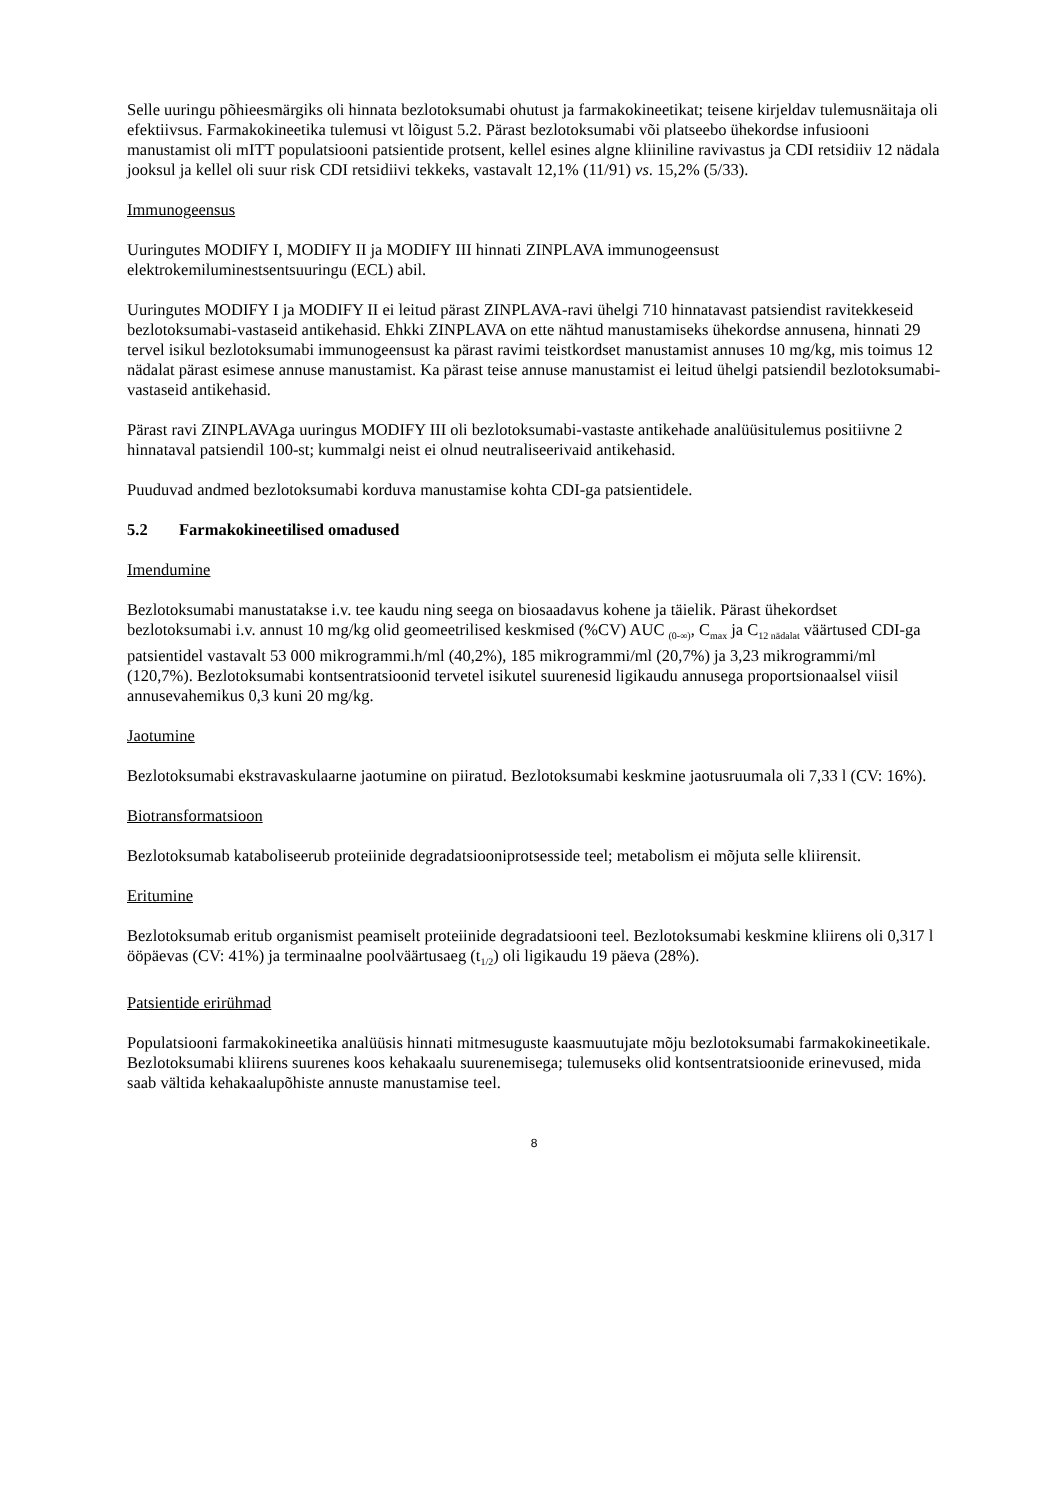Selle uuringu põhieesmärgiks oli hinnata bezlotoksumabi ohutust ja farmakokineetikat; teisene kirjeldav tulemusnäitaja oli efektiivsus. Farmakokineetika tulemusi vt lõigust 5.2. Pärast bezlotoksumabi või platseebo ühekordse infusiooni manustamist oli mITT populatsiooni patsientide protsent, kellel esines algne kliiniline ravivastus ja CDI retsidiiv 12 nädala jooksul ja kellel oli suur risk CDI retsidiivi tekkeks, vastavalt 12,1% (11/91) vs. 15,2% (5/33).
Immunogeensus
Uuringutes MODIFY I, MODIFY II ja MODIFY III hinnati ZINPLAVA immunogeensust elektrokemiluminestsentsuuringu (ECL) abil.
Uuringutes MODIFY I ja MODIFY II ei leitud pärast ZINPLAVA-ravi ühelgi 710 hinnatavast patsiendist ravitekkeseid bezlotoksumabi-vastaseid antikehasid. Ehkki ZINPLAVA on ette nähtud manustamiseks ühekordse annusena, hinnati 29 tervel isikul bezlotoksumabi immunogeensust ka pärast ravimi teistkordset manustamist annuses 10 mg/kg, mis toimus 12 nädalat pärast esimese annuse manustamist. Ka pärast teise annuse manustamist ei leitud ühelgi patsiendil bezlotoksumabi-vastaseid antikehasid.
Pärast ravi ZINPLAVAga uuringus MODIFY III oli bezlotoksumabi-vastaste antikehade analüüsitulemus positiivne 2 hinnataval patsiendil 100-st; kummalgi neist ei olnud neutraliseerivaid antikehasid.
Puuduvad andmed bezlotoksumabi korduva manustamise kohta CDI-ga patsientidele.
5.2 Farmakokineetilised omadused
Imendumine
Bezlotoksumabi manustatakse i.v. tee kaudu ning seega on biosaadavus kohene ja täielik. Pärast ühekordset bezlotoksumabi i.v. annust 10 mg/kg olid geomeetrilised keskmised (%CV) AUC <sub>(0-∞)</sub>, C<sub>max</sub> ja C<sub>12 nädalat</sub> väärtused CDI-ga patsientidel vastavalt 53 000 mikrogrammi.h/ml (40,2%), 185 mikrogrammi/ml (20,7%) ja 3,23 mikrogrammi/ml (120,7%). Bezlotoksumabi kontsentratsioonid tervetel isikutel suurenesid ligikaudu annusega proportsionaalsel viisil annusevahemikus 0,3 kuni 20 mg/kg.
Jaotumine
Bezlotoksumabi ekstravaskulaarne jaotumine on piiratud. Bezlotoksumabi keskmine jaotusruumala oli 7,33 l (CV: 16%).
Biotransformatsioon
Bezlotoksumab kataboliseerub proteiinide degradatsiooniprotsesside teel; metabolism ei mõjuta selle kliirensit.
Eritumine
Bezlotoksumab eritub organismist peamiselt proteiinide degradatsiooni teel. Bezlotoksumabi keskmine kliirens oli 0,317 l ööpäevas (CV: 41%) ja terminaalne poolväärtusaeg (t<sub>1/2</sub>) oli ligikaudu 19 päeva (28%).
Patsientide erirühmad
Populatsiooni farmakokineetika analüüsis hinnati mitmesuguste kaasmuutujate mõju bezlotoksumabi farmakokineetikale. Bezlotoksumabi kliirens suurenes koos kehakaalu suurenemisega; tulemuseks olid kontsentratsioonide erinevused, mida saab vältida kehakaalupõhiste annuste manustamise teel.
8